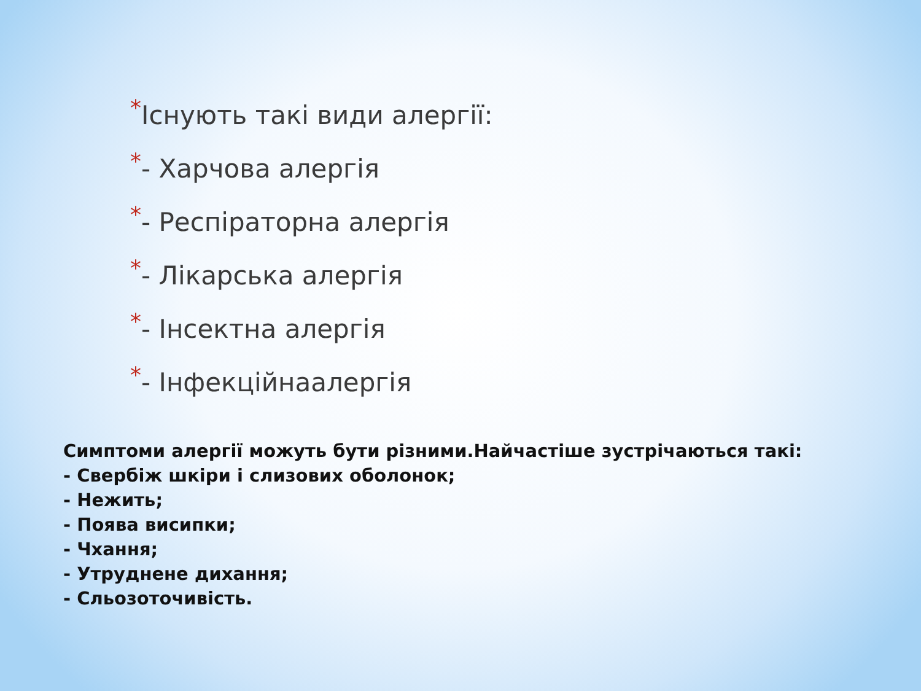*Існують такі види алергії:
*- Харчова алергія
*- Респіраторна алергія
*- Лікарська алергія
*- Інсектна алергія
*- Інфекційнаалергія
Симптоми алергії можуть бути різними.Найчастіше зустрічаються такі:
- Свербіж шкіри і слизових оболонок;
- Нежить;
- Поява висипки;
- Чхання;
- Утруднене дихання;
- Сльозоточивість.